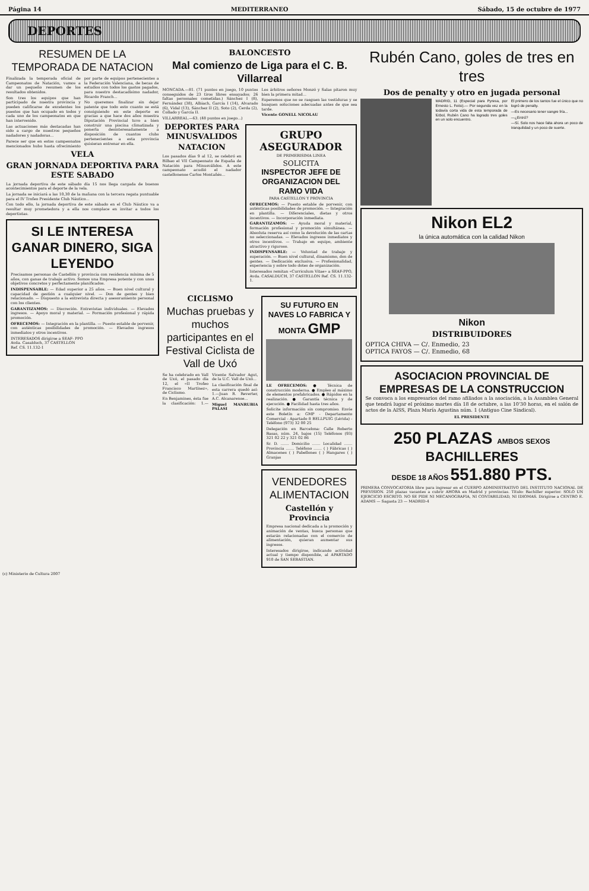Página 14 MEDITERRANEO Sábado, 15 de octubre de 1977
DEPORTES
RESUMEN DE LA TEMPORADA DE NATACION
Finalizada la temporada oficial de Campeonatos de Natación, vamos a dar un pequeño resumen de los resultados obtenidos.
Son tres los equipos que han participado de nuestra provincia y pueden calificarse de excelentes los puestos que han ocupado en todos y cada uno de los campeonatos en que han intervenido.
Las actuaciones más destacadas han sido a cargo de nuestros pequeños nadadores y nadadoras...
Parece ser que en estos campeonatos mencionados hubo hasta ofrecimiento por parte de equipos pertenecientes a la Federación Valenciana, de becas de estudios con todos los gastos pagados, para nuestro destacadísimo nadador, Ricardo Franch...
No queremos finalizar sin dejar patente que todo esto cuanto se está consiguiendo en este deporte es gracias a que hace dos años muestra Diputación Provincial tuvo a bien construir una piscina climatizada y ponerla desinteresadamente a disposición de cuantos clubs pertenecientes a esta provincia quisieran entrenar en ella.
VELA
GRAN JORNADA DEPORTIVA PARA ESTE SABADO
La jornada deportiva de este sábado día 15 nos llega cargada de buenos acontecimientos para el deporte de la vela.
La jornada se iniciará a las 10,30 de la mañana con la tercera regata puntuable para el IV Trofeo Presidente Club Náutico...
Con todo ello, la jornada deportiva de este sábado en el Club Náutico va a resultar muy prometedora y a ella nos complace en invitar a todos los deportistas.
SI LE INTERESA GANAR DINERO, SIGA LEYENDO
Precisamos personas de Castellón y provincia con residencia mínima de 5 años, con ganas de trabajo activo. Somos una Empresa potente y con unos objetivos concretos y perfectamente planificados.
INDISPENSABLE: — Edad superior a 25 años. — Buen nivel cultural y capacidad de gestión a cualquier nivel. — Don de gentes y bien relacionado. — Dispuesto a la entrevista directa y asesoramiento personal con los clientes.
GARANTIZAMOS: — Discreción. Entrevistas individuales. — Elevados ingresos. — Apoyo moral y material. — Formación profesional y rápida promoción.
OFRECEMOS: — Integración en la plantilla. — Puesto estable de porvenir, con auténticas posibilidades de promoción. — Elevados ingresos inmediatos y otros incentivos.
INTERESADOS dirigirse a SEAF- PPO
Avda. Casalduch, 37 CASTELLON
Ref. CS. 11.132-1
BALONCESTO
Mal comienzo de Liga para el C. B. Villarreal
MONCADA.—81. (71 puntos en juego, 10 puntos conseguidos de 23 tiros libres ensayados; 26 faltas personales cometidas.) Sánchez I (8), Fernández (38), Albiach, García I (14), Alvarado (6), Vidal (13), Sánchez II (2), Soto (2), Cerda (2), Collado y García II.
VILLARREAL.—63. (48 puntos en juego...)
Los árbitros señores Monzó y Salas pitaron muy bien la primera mitad...
Esperemos que no se rasguen las vestiduras y se busquen soluciones adecuadas antes de que sea tarde.
Vicente GONELL NICOLAU
DEPORTES PARA MINUSVALIDOS
NATACION
Los pasados días 9 al 12, se celebró en Bilbao el VII Campeonato de España de Natación para Minusválidos. A este campeonato acudió el nadador castellonense Carlos Montañés...
GRUPO ASEGURADOR
DE PRIMERISIMA LINEA
SOLICITA
INSPECTOR JEFE DE ORGANIZACION DEL RAMO VIDA
PARA CASTELLON Y PROVINCIA
OFRECEMOS: — Puesto estable de porvenir, con auténticas posibilidades de promoción. — Integración en plantilla. — Diferenciales, dietas y otros incentivos. — Incorporación inmediata.
GARANTIZAMOS: — Ayuda moral y material, formación profesional y promoción simultánea. — Absoluta reserva así como la devolución de las cartas no seleccionadas. — Elevados ingresos inmediatos y otros incentivos. — Trabajo en equipo, ambiente atractivo y riguroso.
INDISPENSABLE: — Voluntad de trabajo y superación. — Buen nivel cultural, dinamismo, don de gentes. — Dedicación exclusiva. — Profesionalidad, experiencia y sobre todo dotes de organización.
Interesados remitan «Curriculum Vitae» a SEAF-PPO, Avda. CASALDUCH, 37 CASTELLON Ref. CS. 11.132-1.
CICLISMO
Muchas pruebas y muchos participantes en el Festival Ciclista de Vall de Uxó
Se ha celebrado en Vall de Uxó, el pasado día 12, el «II Trofeo Francisco Martínez», de Ciclismo.
En Benjamines, ésta fue la clasificación: 1.—Vicente Salvador Agut, de la U.C. Vall de Uxó...
La clasificación final de esta carrera quedó así: 1.—Juan R. Reverter, A.C. Alcanarense...
Miguel MANRUBIA PALASI
SU FUTURO EN NAVES LO FABRICA Y MONTA GMP
LE OFRECEMOS: ● Técnica de construcción moderna. ● Empleo al máximo de elementos prefabricados. ● Rápidos en la realización. ● Garantía técnica y de ejecución. ● Facilidad hasta tres años.
Solicite información sin compromiso. Envíe este Boletín a: GMP - Departamento Comercial - Apartado 8 BELLPUIG (Lérida) - Teléfono (973) 32 00 25
Delegación en Barcelona: Calle Roberto Basas, núm. 24, bajos (15) Teléfonos (93) 321 02 22 y 321 02 86
Sr. D. ....... Domicilio ....... Localidad ....... Provincia ....... Teléfono ....... ( ) Fábricas ( ) Almacenes ( ) Pabellones ( ) Hangares ( ) Granjas
VENDEDORES ALIMENTACION
Castellón y Provincia
Empresa nacional dedicada a la promoción y animación de ventas, busca personas que estarán relacionadas con el comercio de alimentación, quieran aumentar sus ingresos.
Interesados dirigirse, indicando actividad actual y tiempo disponible, al APARTADO 910 de SAN SEBASTIAN.
Rubén Cano, goles de tres en tres
Dos de penalty y otro en jugada personal
MADRID, 11 (Especial para Pyresa, por Ernesto L. Feito).— Por segunda vez en la todavía corta vida de esta temporada de fútbol, Rubén Cano ha logrado tres goles en un solo encuentro.
El primero de los tantos fue el único que no logró de penalty.
—Es necesario tener sangre fría...
—¿Entró?
—Sí. Solo nos hace falta ahora un poco de tranquilidad y un poco de suerte.
Nikon EL2
la única automática con la calidad Nikon
Nikon
DISTRIBUIDORES
OPTICA CHIVA — C/. Enmedio, 23
OPTICA FAYOS — C/. Enmedio, 68
ASOCIACION PROVINCIAL DE EMPRESAS DE LA CONSTRUCCION
Se convoca a los empresarios del ramo afiliados a la asociación, a la Asamblea General que tendrá lugar el próximo martes día 18 de octubre, a las 10'30 horas, en el salón de actos de la AISS, Plaza María Agustina núm. 1 (Antiguo Cine Sindical).
EL PRESIDENTE
250 PLAZAS AMBOS SEXOS
BACHILLERES
DESDE 18 AÑOS 551.880 PTS.
PRIMERA CONVOCATORIA libre para ingresar en el CUERPO ADMINISTRATIVO DEL INSTITUTO NACIONAL DE PREVISION. 250 plazas vacantes a cubrir AHORA en Madrid y provincias. Título: Bachiller superior. SOLO UN EJERCICIO ESCRITO. NO SE PIDE NI MECANOGRAFIA, NI CONTABILIDAD, NI IDIOMAS. Dirigirse a CENTRO E. ADAMS — Sagasta 23 — MADRID-4
(c) Ministerio de Cultura 2007